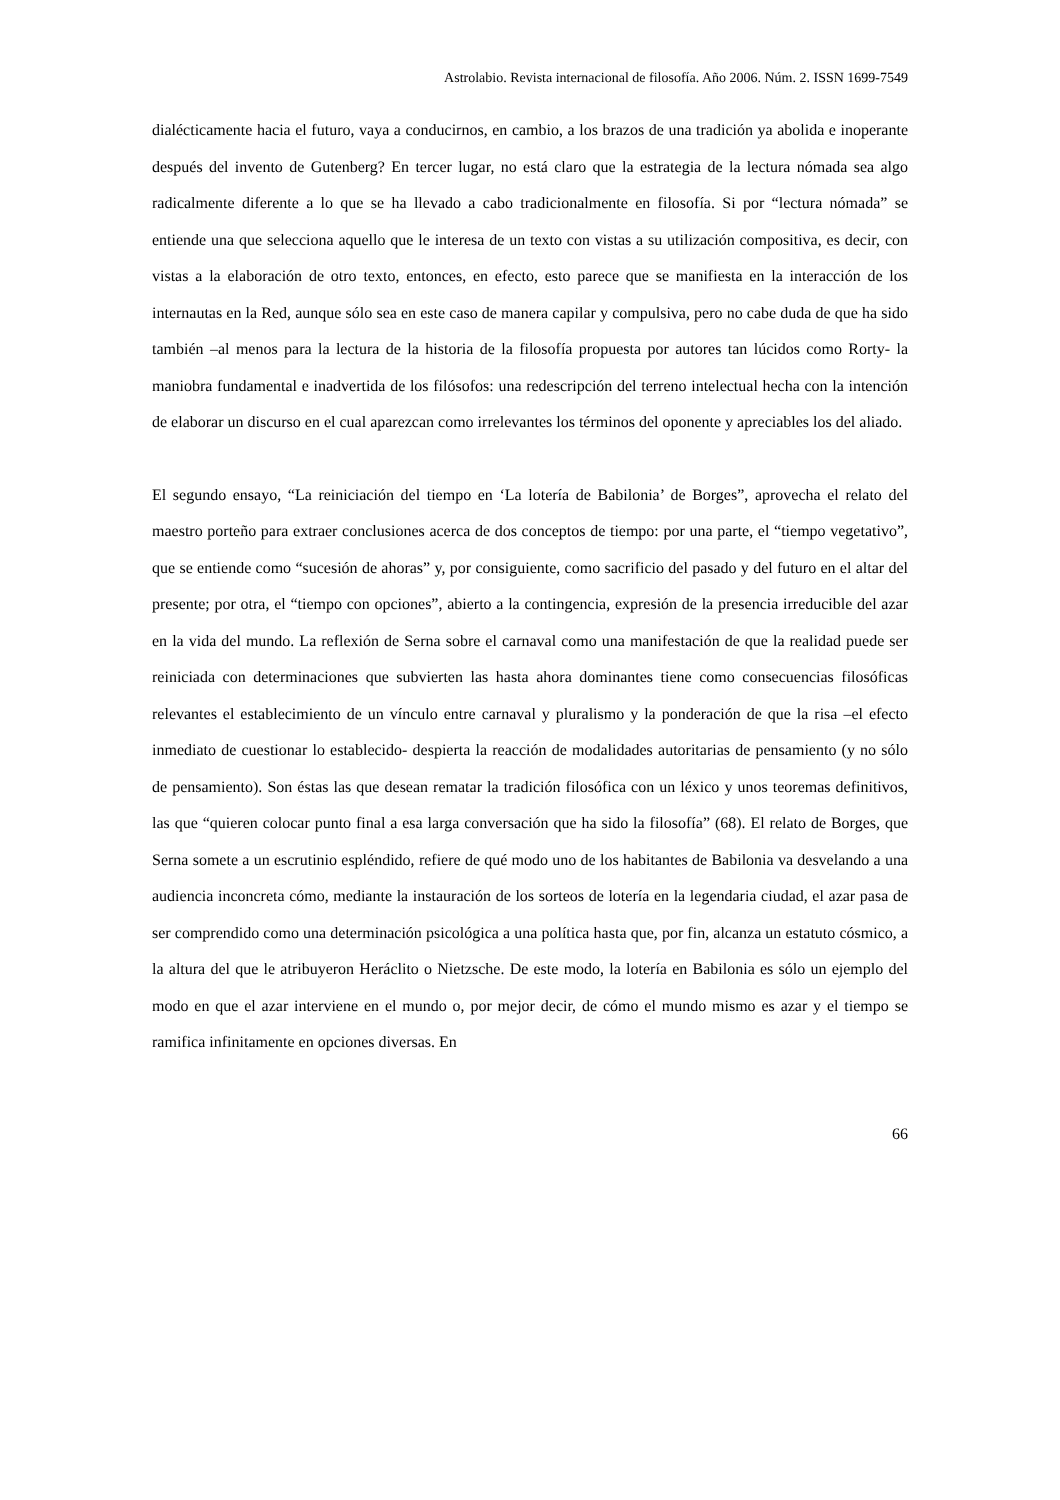Astrolabio. Revista internacional de filosofía. Año 2006. Núm. 2. ISSN 1699-7549
dialécticamente hacia el futuro, vaya a conducirnos, en cambio, a los brazos de una tradición ya abolida e inoperante después del invento de Gutenberg? En tercer lugar, no está claro que la estrategia de la lectura nómada sea algo radicalmente diferente a lo que se ha llevado a cabo tradicionalmente en filosofía. Si por “lectura nómada” se entiende una que selecciona aquello que le interesa de un texto con vistas a su utilización compositiva, es decir, con vistas a la elaboración de otro texto, entonces, en efecto, esto parece que se manifiesta en la interacción de los internautas en la Red, aunque sólo sea en este caso de manera capilar y compulsiva, pero no cabe duda de que ha sido también –al menos para la lectura de la historia de la filosofía propuesta por autores tan lúcidos como Rorty- la maniobra fundamental e inadvertida de los filósofos: una redescripción del terreno intelectual hecha con la intención de elaborar un discurso en el cual aparezcan como irrelevantes los términos del oponente y apreciables los del aliado.
El segundo ensayo, “La reiniciación del tiempo en ‘La lotería de Babilonia’ de Borges”, aprovecha el relato del maestro porteño para extraer conclusiones acerca de dos conceptos de tiempo: por una parte, el “tiempo vegetativo”, que se entiende como “sucesión de ahoras” y, por consiguiente, como sacrificio del pasado y del futuro en el altar del presente; por otra, el “tiempo con opciones”, abierto a la contingencia, expresión de la presencia irreducible del azar en la vida del mundo. La reflexión de Serna sobre el carnaval como una manifestación de que la realidad puede ser reiniciada con determinaciones que subvierten las hasta ahora dominantes tiene como consecuencias filosóficas relevantes el establecimiento de un vínculo entre carnaval y pluralismo y la ponderación de que la risa –el efecto inmediato de cuestionar lo establecido- despierta la reacción de modalidades autoritarias de pensamiento (y no sólo de pensamiento). Son éstas las que desean rematar la tradición filosófica con un léxico y unos teoremas definitivos, las que “quieren colocar punto final a esa larga conversación que ha sido la filosofía” (68). El relato de Borges, que Serna somete a un escrutinio espléndido, refiere de qué modo uno de los habitantes de Babilonia va desvelando a una audiencia inconcreta cómo, mediante la instauración de los sorteos de lotería en la legendaria ciudad, el azar pasa de ser comprendido como una determinación psicológica a una política hasta que, por fin, alcanza un estatuto cósmico, a la altura del que le atribuyeron Heráclito o Nietzsche. De este modo, la lotería en Babilonia es sólo un ejemplo del modo en que el azar interviene en el mundo o, por mejor decir, de cómo el mundo mismo es azar y el tiempo se ramifica infinitamente en opciones diversas. En
66